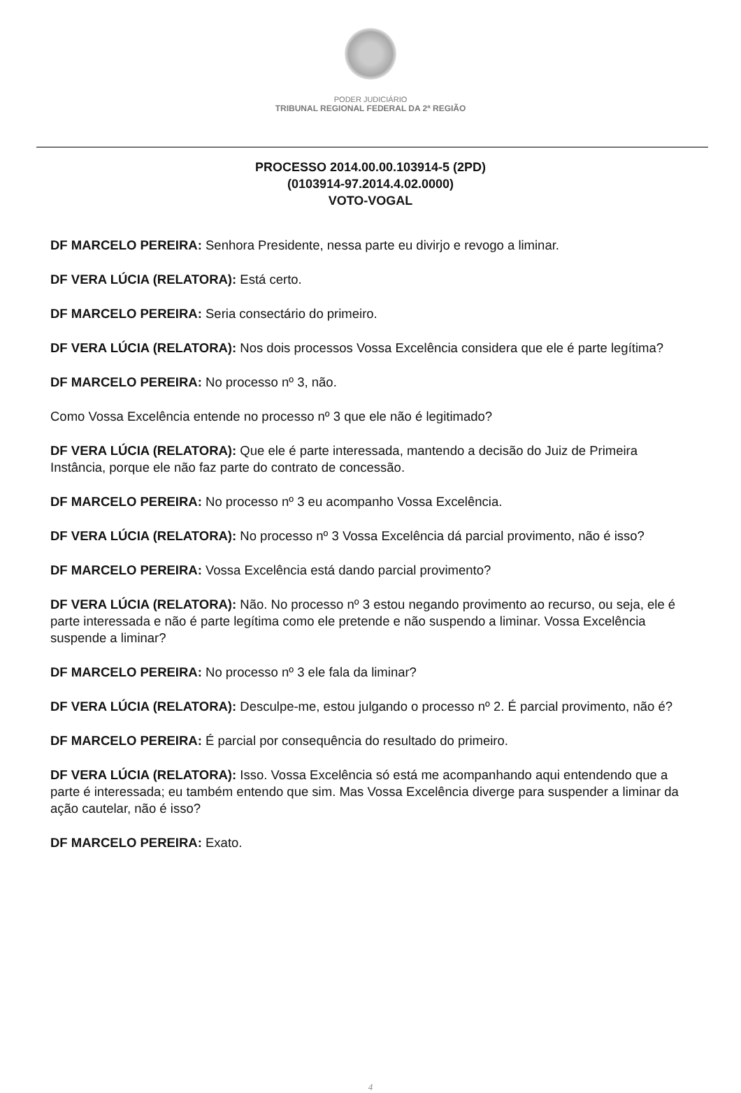PODER JUDICIÁRIO
TRIBUNAL REGIONAL FEDERAL DA 2ª REGIÃO
PROCESSO 2014.00.00.103914-5 (2PD)
(0103914-97.2014.4.02.0000)
VOTO-VOGAL
DF MARCELO PEREIRA: Senhora Presidente, nessa parte eu divirjo e revogo a liminar.
DF VERA LÚCIA (RELATORA): Está certo.
DF MARCELO PEREIRA: Seria consectário do primeiro.
DF VERA LÚCIA (RELATORA): Nos dois processos Vossa Excelência considera que ele é parte legítima?
DF MARCELO PEREIRA: No processo nº 3, não.
Como Vossa Excelência entende no processo nº 3 que ele não é legitimado?
DF VERA LÚCIA (RELATORA): Que ele é parte interessada, mantendo a decisão do Juiz de Primeira Instância, porque ele não faz parte do contrato de concessão.
DF MARCELO PEREIRA: No processo nº 3 eu acompanho Vossa Excelência.
DF VERA LÚCIA (RELATORA): No processo nº 3 Vossa Excelência dá parcial provimento, não é isso?
DF MARCELO PEREIRA: Vossa Excelência está dando parcial provimento?
DF VERA LÚCIA (RELATORA): Não. No processo nº 3 estou negando provimento ao recurso, ou seja, ele é parte interessada e não é parte legítima como ele pretende e não suspendo a liminar. Vossa Excelência suspende a liminar?
DF MARCELO PEREIRA: No processo nº 3 ele fala da liminar?
DF VERA LÚCIA (RELATORA): Desculpe-me, estou julgando o processo nº 2. É parcial provimento, não é?
DF MARCELO PEREIRA: É parcial por consequência do resultado do primeiro.
DF VERA LÚCIA (RELATORA): Isso. Vossa Excelência só está me acompanhando aqui entendendo que a parte é interessada; eu também entendo que sim. Mas Vossa Excelência diverge para suspender a liminar da ação cautelar, não é isso?
DF MARCELO PEREIRA: Exato.
4